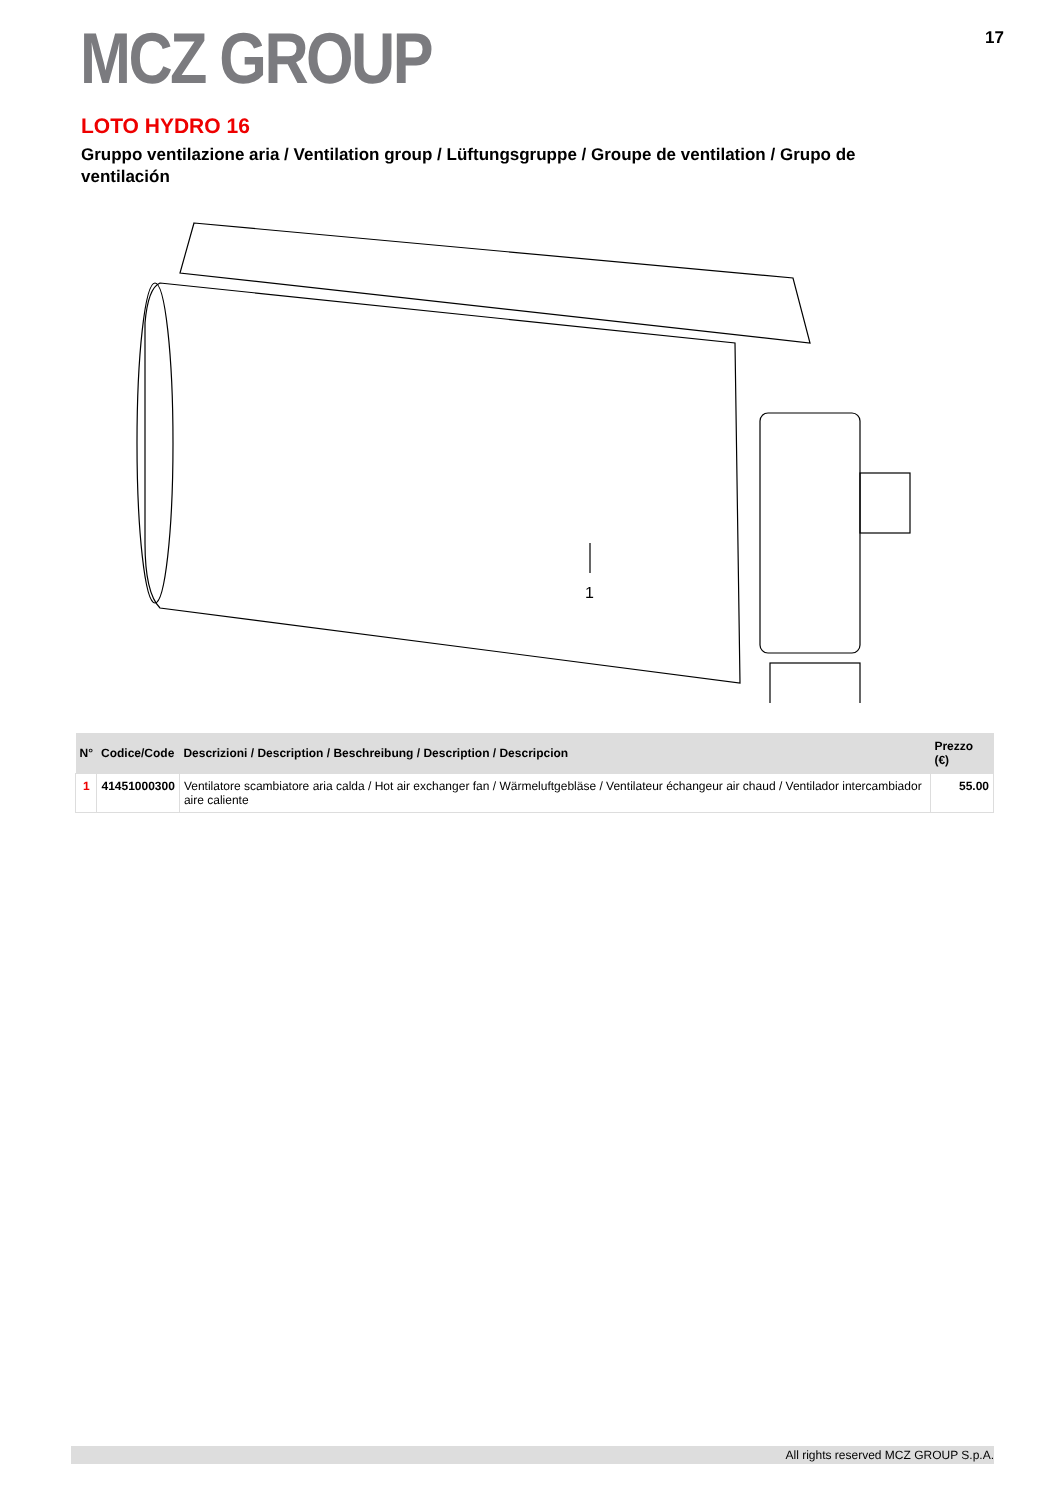MCZ GROUP
17
LOTO HYDRO 16
Gruppo ventilazione aria / Ventilation group / Lüftungsgruppe / Groupe de ventilation / Grupo de ventilación
1
| N° | Codice/Code | Descrizioni / Description / Beschreibung / Description / Descripcion | Prezzo (€) |
| --- | --- | --- | --- |
| 1 | 41451000300 | Ventilatore scambiatore aria calda / Hot air exchanger fan / Wärmeluftgebläse / Ventilateur échangeur air chaud / Ventilador intercambiador aire caliente | 55.00 |
All rights reserved MCZ GROUP S.p.A.